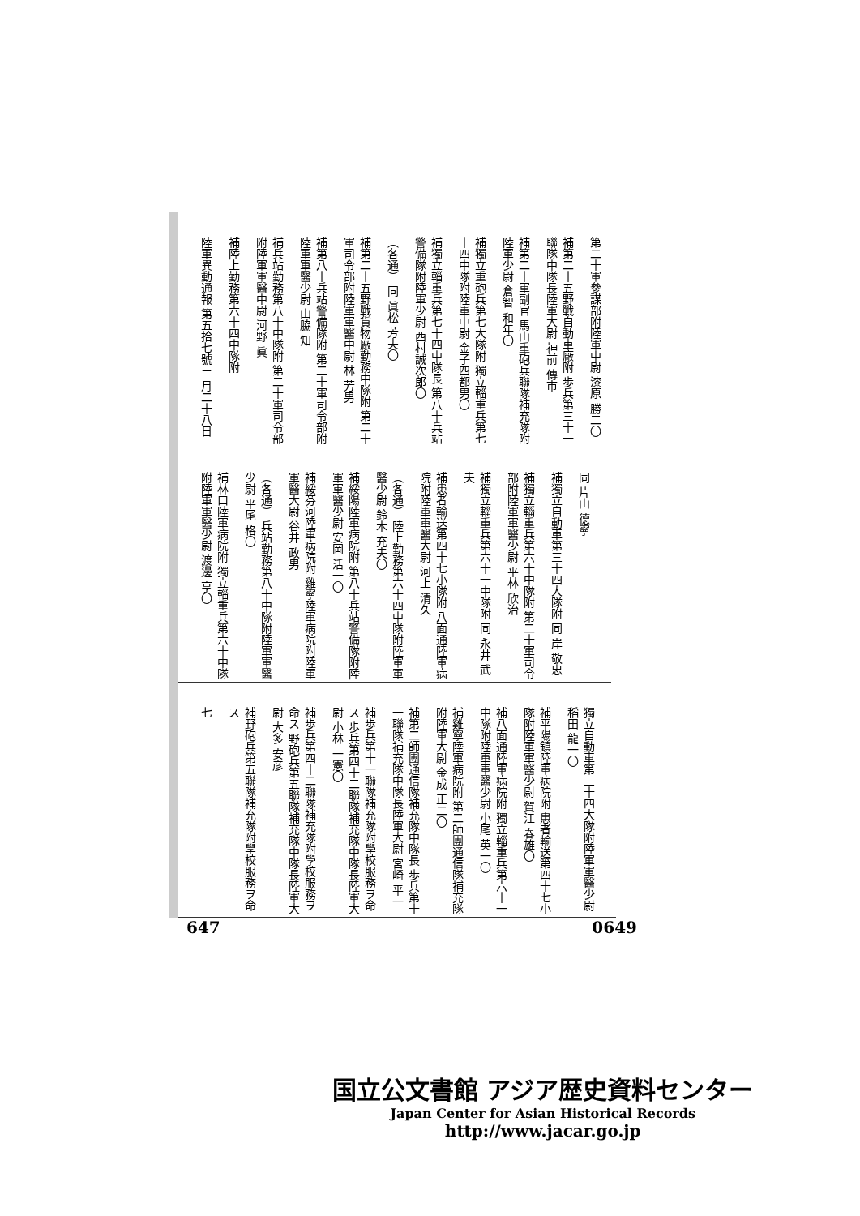第二十軍參謀部附陸軍中尉 漆原 勝二〇
補第二十五野戰自動車廠附 歩兵第三十一聯隊中隊長陸軍大尉 神前 傳市
補第二十軍副官 馬山重砲兵聯隊補充隊附陸軍少尉 倉智 和年〇
補獨立重砲兵第七大隊附 獨立輜重兵第七十四中隊附陸軍中尉 金子四都男〇
補獨立輜重兵第七十四中隊長 第八十兵站警備隊附陸軍少尉 西村誠次郎〇
（各通） 同 眞松 芳夫〇
補第二十五野戰貨物廠勤務中隊附 第二十軍司令部附陸軍軍醫中尉 林 芳男
補第八十兵站警備隊附 第二十軍司令部附陸軍軍醫少尉 山脇 知
補兵站勤務第八十中隊附 第二十軍司令部附陸軍軍醫中尉 河野 眞
補陸上勤務第六十四中隊附
陸軍異動通報 第五拾七號 三月二十八日
同 片山 德寧
補獨立自動車第三十四大隊附 同 岸 敬忠
補獨立輜重兵第六十中隊附 第二十軍司令部附陸軍軍醫少尉 平林 欣治
補獨立輜重兵第六十一中隊附 同 永井 武夫
補患者輸送第四十七小隊附 八面通陸軍病院附陸軍軍醫大尉 河上 清久
（各通） 陸上勤務第六十四中隊附陸軍軍醫少尉 鈴木 充夫〇
補綏陽陸軍病院附 第八十兵站警備隊附陸軍軍醫少尉 安岡 活一〇
補綏芬河陸軍病院附 雞寧陸軍病院附陸軍軍醫大尉 谷井 政男
（各通） 兵站勤務第八十中隊附陸軍軍醫少尉 平尾 格〇
補林口陸軍病院附 獨立輜重兵第六十中隊附陸軍軍醫少尉 渡邊 亨〇
獨立自動車第三十四大隊附陸軍軍醫少尉 稻田 龍一〇
補平陽鎮陸軍病院附 患者輸送第四十七小隊附陸軍軍醫少尉 賀江 春雄〇
補八面通陸軍病院附 獨立輜重兵第六十一中隊附陸軍軍醫少尉 小尾 英一〇
補雞寧陸軍病院附 第二師團通信隊補充隊附陸軍大尉 金成 正二〇
補第二師團通信隊補充隊中隊長 歩兵第十一聯隊補充隊中隊長陸軍大尉 宮崎 平一
補歩兵第十一聯隊補充隊附學校服務ヲ命ス 歩兵第四十二聯隊補充隊中隊長陸軍大尉 小林 一憲〇
補歩兵第四十二聯隊補充隊附學校服務ヲ命ス 野砲兵第五聯隊補充隊中隊長陸軍大尉 大多 安彦
補野砲兵第五聯隊補充隊附學校服務ヲ命ス
七
647 0649
国立公文書館 アジア歴史資料センター
Japan Center for Asian Historical Records
http://www.jacar.go.jp